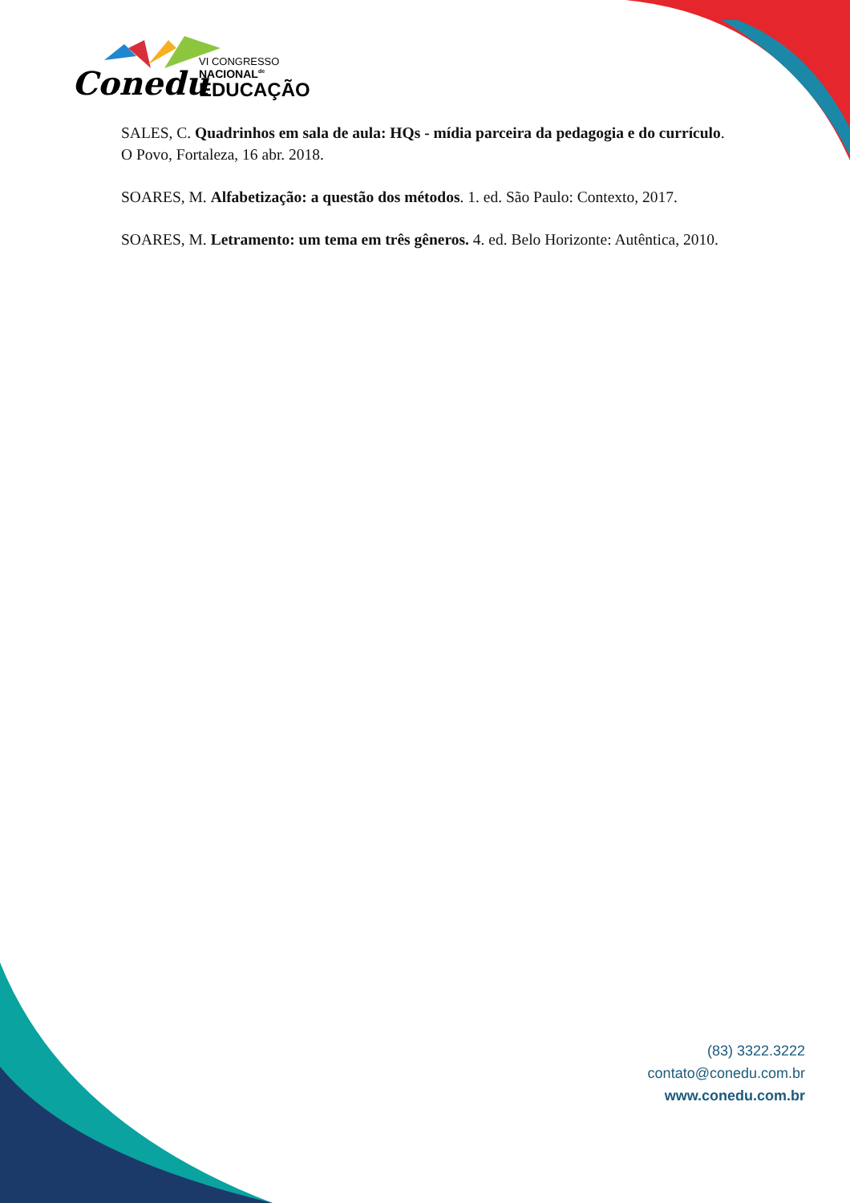Conedu
VI CONGRESSO
NACIONAL<sup>de</sup>
EDUCAÇÃO
SALES, C. Quadrinhos em sala de aula: HQs - mídia parceira da pedagogia e do currículo. O Povo, Fortaleza, 16 abr. 2018.
SOARES, M. Alfabetização: a questão dos métodos. 1. ed. São Paulo: Contexto, 2017.
SOARES, M. Letramento: um tema em três gêneros. 4. ed. Belo Horizonte: Autêntica, 2010.
(83) 3322.3222
contato@conedu.com.br
www.conedu.com.br